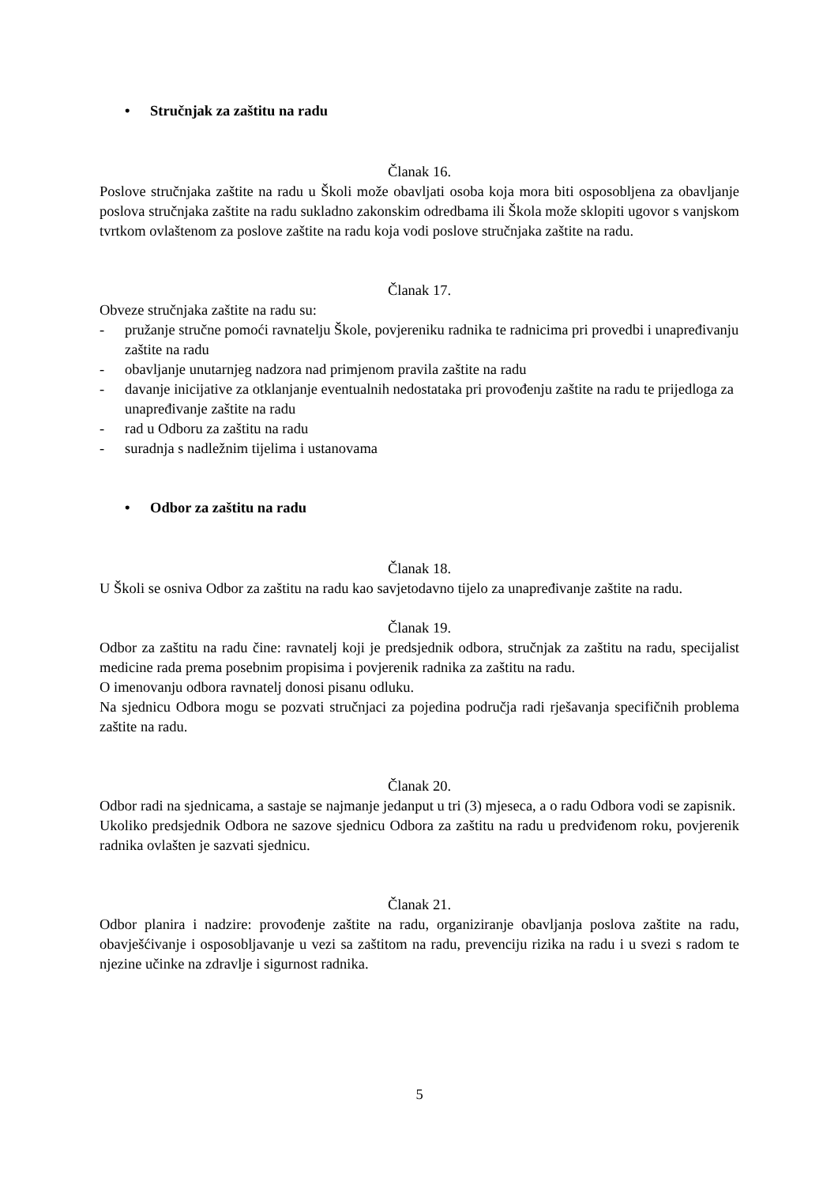• Stručnjak za zaštitu na radu
Članak 16.
Poslove stručnjaka zaštite na radu u Školi može obavljati osoba koja mora biti osposobljena za obavljanje poslova stručnjaka zaštite na radu sukladno zakonskim odredbama ili Škola može sklopiti ugovor s vanjskom tvrtkom ovlaštenom za poslove zaštite na radu koja vodi poslove stručnjaka zaštite na radu.
Članak 17.
Obveze stručnjaka zaštite na radu su:
- pružanje stručne pomoći ravnatelju Škole, povjereniku radnika te radnicima pri provedbi i unapređivanju zaštite na radu
- obavljanje unutarnjeg nadzora nad primjenom pravila zaštite na radu
- davanje inicijative za otklanjanje eventualnih nedostataka pri provođenju zaštite na radu te prijedloga za unapređivanje zaštite na radu
- rad u Odboru za zaštitu na radu
- suradnja s nadležnim tijelima i ustanovama
• Odbor za zaštitu na radu
Članak 18.
U Školi se osniva Odbor za zaštitu na radu kao savjetodavno tijelo za unapređivanje zaštite na radu.
Članak 19.
Odbor za zaštitu na radu čine: ravnatelj koji je predsjednik odbora, stručnjak za zaštitu na radu, specijalist medicine rada prema posebnim propisima i povjerenik radnika za zaštitu na radu.
O imenovanju odbora ravnatelj donosi pisanu odluku.
Na sjednicu Odbora mogu se pozvati stručnjaci za pojedina područja radi rješavanja specifičnih problema zaštite na radu.
Članak 20.
Odbor radi na sjednicama, a sastaje se najmanje jedanput u tri (3) mjeseca, a o radu Odbora vodi se zapisnik.
Ukoliko predsjednik Odbora ne sazove sjednicu Odbora za zaštitu na radu u predviđenom roku, povjerenik radnika ovlašten je sazvati sjednicu.
Članak 21.
Odbor planira i nadzire: provođenje zaštite na radu, organiziranje obavljanja poslova zaštite na radu, obavješćivanje i osposobljavanje u vezi sa zaštitom na radu, prevenciju rizika na radu i u svezi s radom te njezine učinke na zdravlje i sigurnost radnika.
5